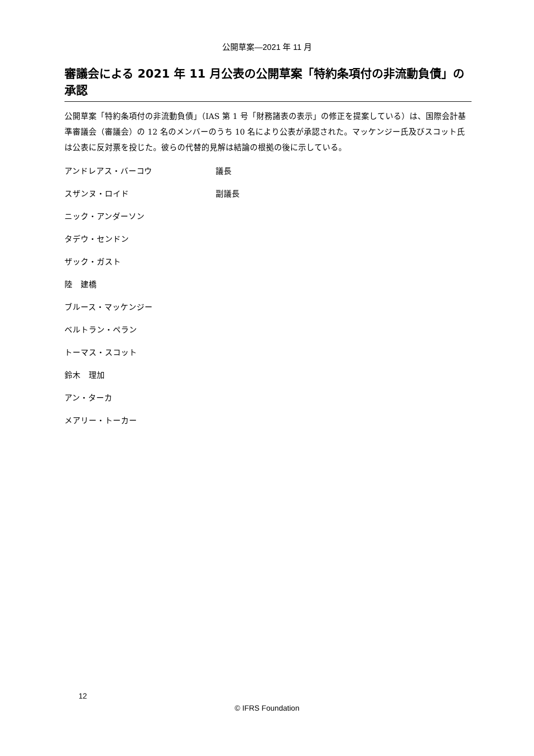公開草案—2021 年 11 月
審議会による 2021 年 11 月公表の公開草案「特約条項付の非流動負債」の承認
公開草案「特約条項付の非流動負債」（IAS 第 1 号「財務諸表の表示」の修正を提案している）は、国際会計基準審議会（審議会）の 12 名のメンバーのうち 10 名により公表が承認された。マッケンジー氏及びスコット氏は公表に反対票を投じた。彼らの代替的見解は結論の根拠の後に示している。
| アンドレアス・バーコウ | 議長 |
| スザンヌ・ロイド | 副議長 |
| ニック・アンダーソン | |
| タデウ・センドン | |
| ザック・ガスト | |
| 陸 建橋 | |
| ブルース・マッケンジー | |
| ベルトラン・ペラン | |
| トーマス・スコット | |
| 鈴木 理加 | |
| アン・ターカ | |
| メアリー・トーカー | |
12
© IFRS Foundation